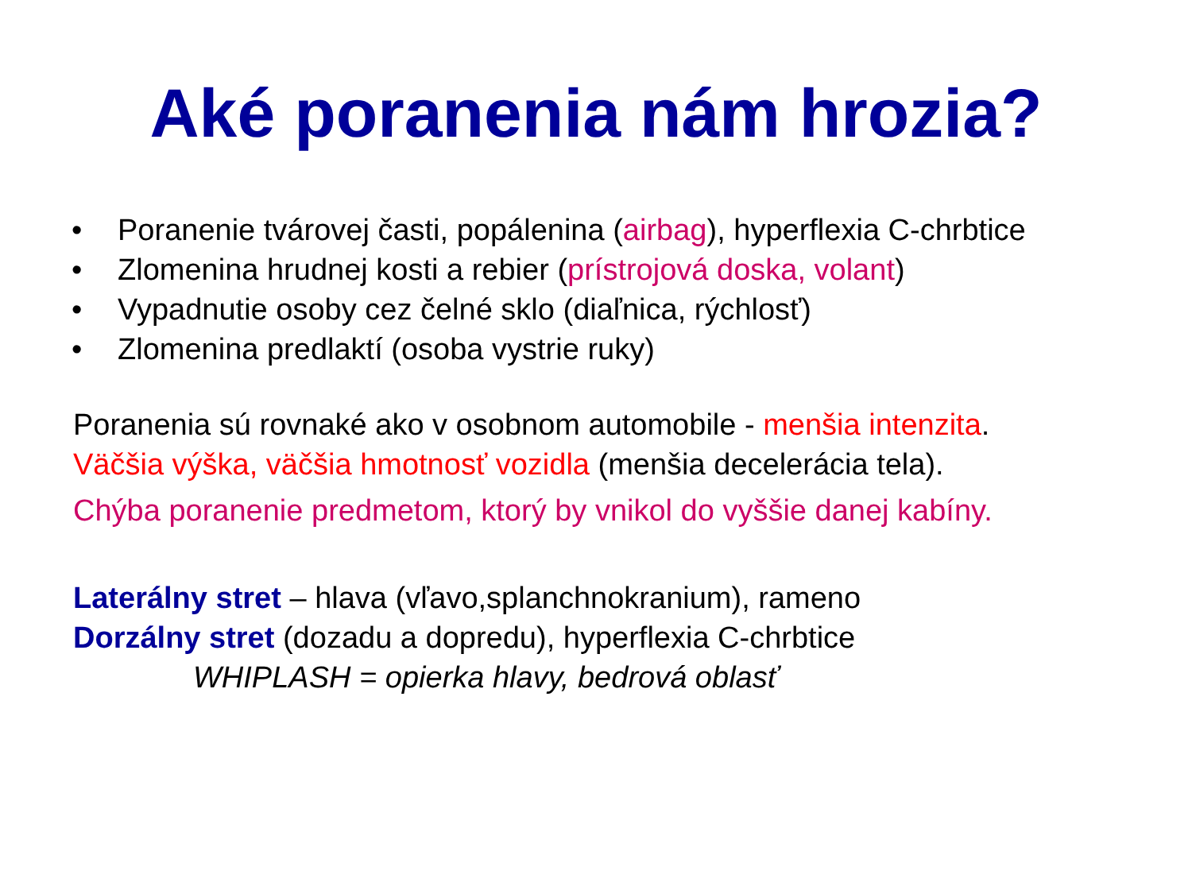Aké poranenia nám hrozia?
• Poranenie tvárovej časti, popálenina (airbag), hyperflexia C-chrbtice
• Zlomenina hrudnej kosti a rebier (prístrojová doska, volant)
• Vypadnutie osoby cez čelné sklo (diaľnica, rýchlosť)
• Zlomenina predlaktí (osoba vystrie ruky)
Poranenia sú rovnaké ako v osobnom automobile - menšia intenzita.
Väčšia výška, väčšia hmotnosť vozidla (menšia decelerácia tela).
Chýba poranenie predmetom, ktorý by vnikol do vyššie danej kabíny.
Laterálny stret – hlava (vľavo,splanchnokranium), rameno
Dorzálny stret (dozadu a dopredu), hyperflexia C-chrbtice
WHIPLASH = opierka hlavy, bedrová oblasť